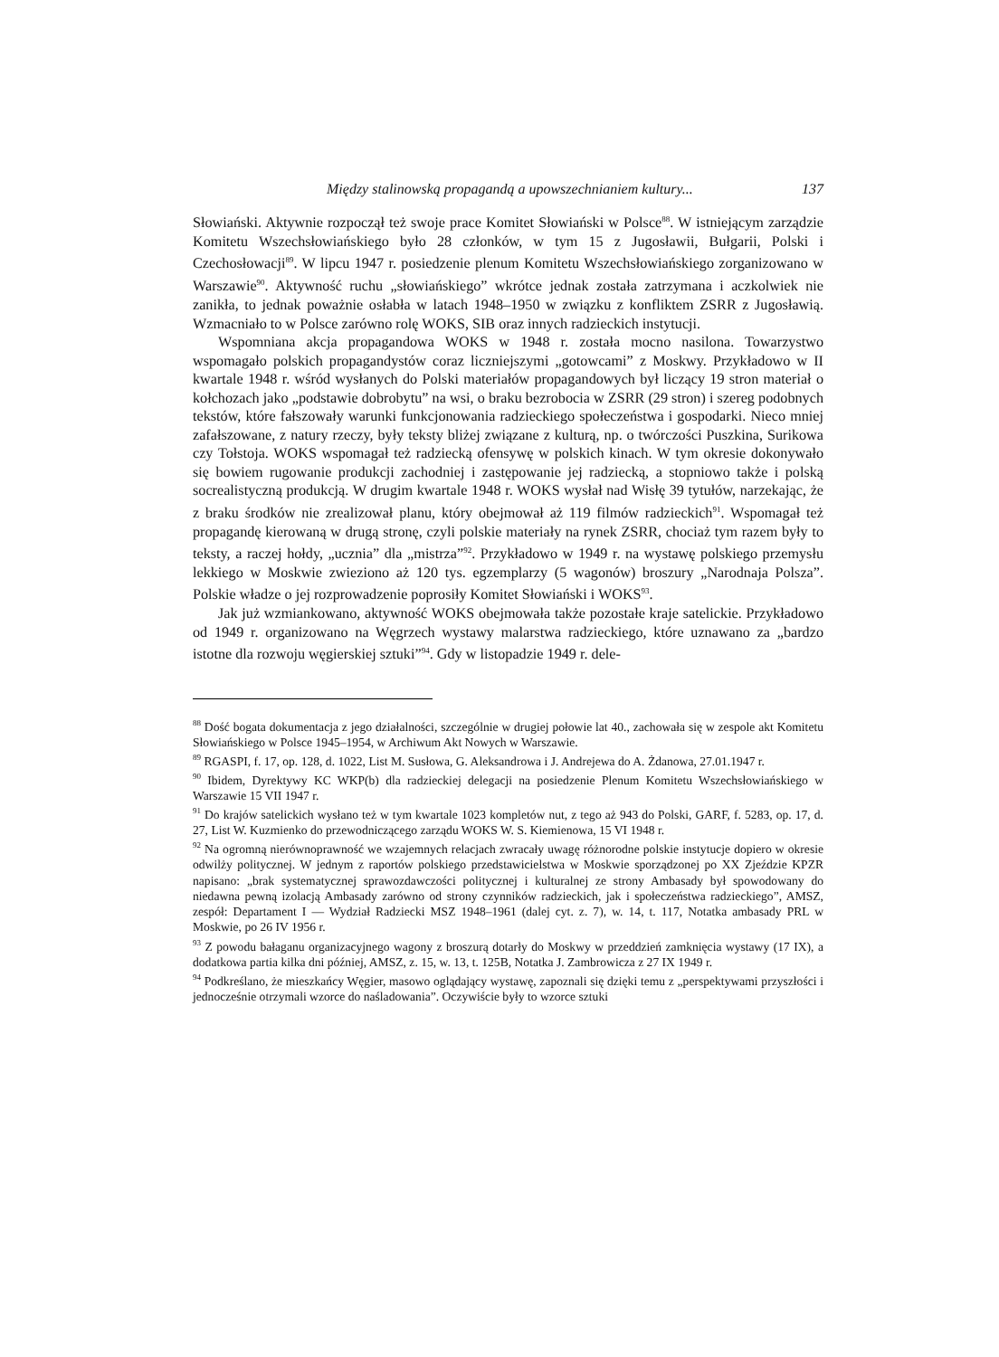Między stalinowską propagandą a upowszechnianiem kultury... 137
Słowiański. Aktywnie rozpoczął też swoje prace Komitet Słowiański w Polsce<sup>88</sup>. W istniejącym zarządzie Komitetu Wszechsłowiańskiego było 28 członków, w tym 15 z Jugosławii, Bułgarii, Polski i Czechosłowacji<sup>89</sup>. W lipcu 1947 r. posiedzenie plenum Komitetu Wszechsłowiańskiego zorganizowano w Warszawie<sup>90</sup>. Aktywność ruchu „słowiańskiego” wkrótce jednak została zatrzymana i aczkolwiek nie zanikła, to jednak poważnie osłabła w latach 1948–1950 w związku z konfliktem ZSRR z Jugosławią. Wzmacniało to w Polsce zarówno rolę WOKS, SIB oraz innych radzieckich instytucji.
Wspomniana akcja propagandowa WOKS w 1948 r. została mocno nasilona. Towarzystwo wspomagało polskich propagandystów coraz liczniejszymi „gotowcami” z Moskwy. Przykładowo w II kwartale 1948 r. wśród wysłanych do Polski materiałów propagandowych był liczący 19 stron materiał o kołchozach jako „podstawie dobrobytu” na wsi, o braku bezrobocia w ZSRR (29 stron) i szereg podobnych tekstów, które fałszowały warunki funkcjonowania radzieckiego społeczeństwa i gospodarki. Nieco mniej zafałszowane, z natury rzeczy, były teksty bliżej związane z kulturą, np. o twórczości Puszkina, Surikowa czy Tołstoja. WOKS wspomagał też radziecką ofensywę w polskich kinach. W tym okresie dokonywało się bowiem rugowanie produkcji zachodniej i zastępowanie jej radziecką, a stopniowo także i polską socrealistyczną produkcją. W drugim kwartale 1948 r. WOKS wysłał nad Wisłę 39 tytułów, narzekając, że z braku środków nie zrealizował planu, który obejmował aż 119 filmów radzieckich<sup>91</sup>. Wspomagał też propagandę kierowaną w drugą stronę, czyli polskie materiały na rynek ZSRR, chociaż tym razem były to teksty, a raczej hołdy, „ucznia” dla „mistrza”<sup>92</sup>. Przykładowo w 1949 r. na wystawę polskiego przemysłu lekkiego w Moskwie zwieziono aż 120 tys. egzemplarzy (5 wagonów) broszury „Narodnaja Polsza”. Polskie władze o jej rozprowadzenie poprosiły Komitet Słowiański i WOKS<sup>93</sup>.
Jak już wzmiankowano, aktywność WOKS obejmowała także pozostałe kraje satelickie. Przykładowo od 1949 r. organizowano na Węgrzech wystawy malarstwa radzieckiego, które uznawano za „bardzo istotne dla rozwoju węgierskiej sztuki”<sup>94</sup>. Gdy w listopadzie 1949 r. dele-
<sup>88</sup> Dość bogata dokumentacja z jego działalności, szczególnie w drugiej połowie lat 40., zachowała się w zespole akt Komitetu Słowiańskiego w Polsce 1945–1954, w Archiwum Akt Nowych w Warszawie.
<sup>89</sup> RGASPI, f. 17, op. 128, d. 1022, List M. Susłowa, G. Aleksandrowa i J. Andrejewa do A. Żdanowa, 27.01.1947 r.
<sup>90</sup> Ibidem, Dyrektywy KC WKP(b) dla radzieckiej delegacji na posiedzenie Plenum Komitetu Wszechsłowiańskiego w Warszawie 15 VII 1947 r.
<sup>91</sup> Do krajów satelickich wysłano też w tym kwartale 1023 kompletów nut, z tego aż 943 do Polski, GARF, f. 5283, op. 17, d. 27, List W. Kuzmienko do przewodniczącego zarządu WOKS W. S. Kiemienowa, 15 VI 1948 r.
<sup>92</sup> Na ogromną nierównoprawność we wzajemnych relacjach zwracały uwagę różnorodne polskie instytucje dopiero w okresie odwilży politycznej. W jednym z raportów polskiego przedstawicielstwa w Moskwie sporządzonej po XX Zjeździe KPZR napisano: „brak systematycznej sprawozdawczości politycznej i kulturalnej ze strony Ambasady był spowodowany do niedawna pewną izolacją Ambasady zarówno od strony czynników radzieckich, jak i społeczeństwa radzieckiego”, AMSZ, zespół: Departament I — Wydział Radziecki MSZ 1948–1961 (dalej cyt. z. 7), w. 14, t. 117, Notatka ambasady PRL w Moskwie, po 26 IV 1956 r.
<sup>93</sup> Z powodu bałaganu organizacyjnego wagony z broszurą dotarły do Moskwy w przeddzień zamknięcia wystawy (17 IX), a dodatkowa partia kilka dni później, AMSZ, z. 15, w. 13, t. 125B, Notatka J. Zambrowicza z 27 IX 1949 r.
<sup>94</sup> Podkreślano, że mieszkańcy Węgier, masowo oglądający wystawę, zapoznali się dzięki temu z „perspektywami przyszłości i jednocześnie otrzymali wzorce do naśladowania”. Oczywiście były to wzorce sztuki